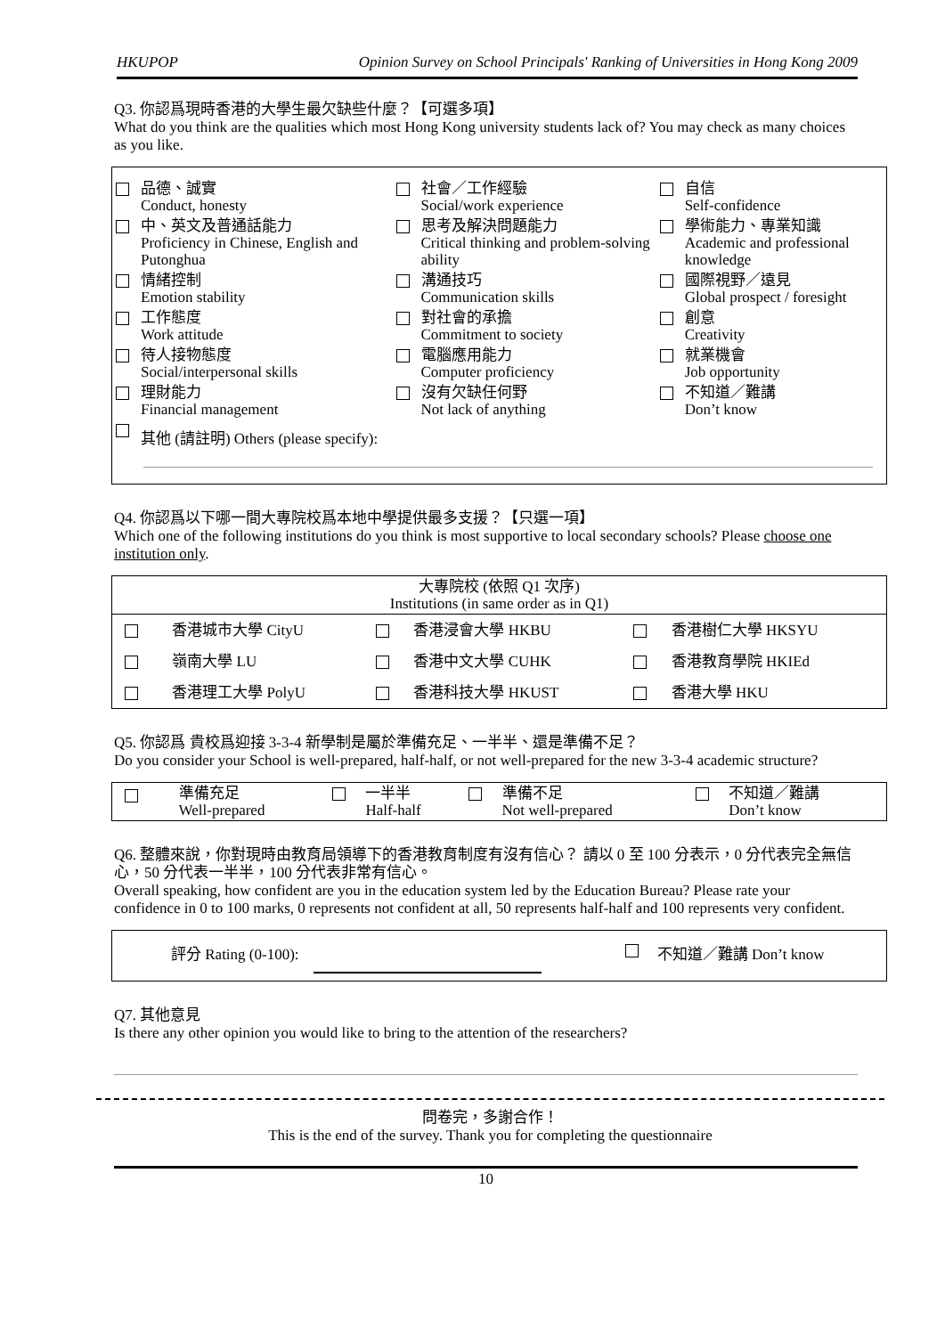HKUPOP Opinion Survey on School Principals' Ranking of Universities in Hong Kong 2009
Q3. 你認爲現時香港的大學生最欠缺些什麼？【可選多項】
What do you think are the qualities which most Hong Kong university students lack of? You may check as many choices as you like.
| | 品德、誠實 Conduct, honesty | | 社會／工作經驗 Social/work experience | | 自信 Self-confidence |
| | 中、英文及普通話能力 Proficiency in Chinese, English and Putonghua | | 思考及解決問題能力 Critical thinking and problem-solving ability | | 學術能力、專業知識 Academic and professional knowledge |
| | 情緒控制 Emotion stability | | 溝通技巧 Communication skills | | 國際視野／遠見 Global prospect / foresight |
| | 工作態度 Work attitude | | 對社會的承擔 Commitment to society | | 創意 Creativity |
| | 待人接物態度 Social/interpersonal skills | | 電腦應用能力 Computer proficiency | | 就業機會 Job opportunity |
| | 理財能力 Financial management | | 沒有欠缺任何野 Not lack of anything | | 不知道／難講 Don’t know |
| | 其他 (請註明) Others (please specify): | | | | |
Q4. 你認爲以下哪一間大專院校爲本地中學提供最多支援？【只選一項】
Which one of the following institutions do you think is most supportive to local secondary schools? Please choose one institution only.
| 大專院校 (依照 Q1 次序) Institutions (in same order as in Q1) | | | | | |
| | 香港城市大學 CityU | | 香港浸會大學 HKBU | | 香港樹仁大學 HKSYU |
| | 嶺南大學 LU | | 香港中文大學 CUHK | | 香港教育學院 HKIEd |
| | 香港理工大學 PolyU | | 香港科技大學 HKUST | | 香港大學 HKU |
Q5. 你認爲 貴校爲迎接 3-3-4 新學制是屬於準備充足、一半半、還是準備不足？
Do you consider your School is well-prepared, half-half, or not well-prepared for the new 3-3-4 academic structure?
| | 準備充足 Well-prepared | | 一半半 Half-half | | 準備不足 Not well-prepared | | 不知道／難講 Don’t know |
Q6. 整體來說，你對現時由教育局領導下的香港教育制度有沒有信心？ 請以 0 至 100 分表示，0 分代表完全無信心，50 分代表一半半，100 分代表非常有信心。
Overall speaking, how confident are you in the education system led by the Education Bureau? Please rate your confidence in 0 to 100 marks, 0 represents not confident at all, 50 represents half-half and 100 represents very confident.
評分 Rating (0-100): 不知道／難講 Don’t know
Q7. 其他意見
Is there any other opinion you would like to bring to the attention of the researchers?
問卷完，多謝合作！
This is the end of the survey. Thank you for completing the questionnaire
10